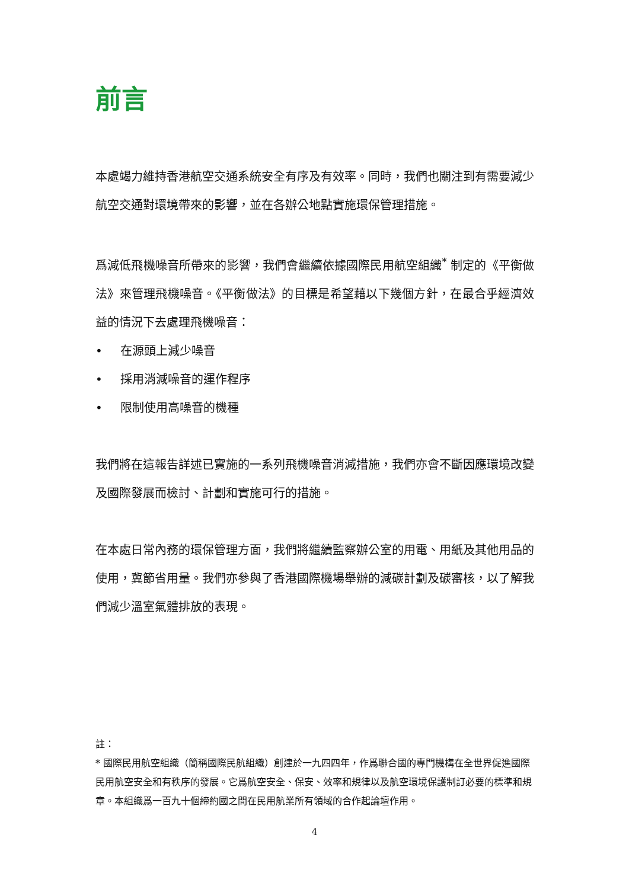前言
本處竭力維持香港航空交通系統安全有序及有效率。同時，我們也關注到有需要減少航空交通對環境帶來的影響，並在各辦公地點實施環保管理措施。
爲減低飛機噪音所帶來的影響，我們會繼續依據國際民用航空組織<sup>*</sup> 制定的《平衡做法》來管理飛機噪音。《平衡做法》的目標是希望藉以下幾個方針，在最合乎經濟效益的情況下去處理飛機噪音：
• 在源頭上減少噪音
• 採用消減噪音的運作程序
• 限制使用高噪音的機種
我們將在這報告詳述已實施的一系列飛機噪音消減措施，我們亦會不斷因應環境改變及國際發展而檢討、計劃和實施可行的措施。
在本處日常內務的環保管理方面，我們將繼續監察辦公室的用電、用紙及其他用品的使用，冀節省用量。我們亦參與了香港國際機場舉辦的減碳計劃及碳審核，以了解我們減少溫室氣體排放的表現。
註：
* 國際民用航空組織（簡稱國際民航組織）創建於一九四四年，作爲聯合國的專門機構在全世界促進國際民用航空安全和有秩序的發展。它爲航空安全、保安、效率和規律以及航空環境保護制訂必要的標準和規章。本組織爲一百九十個締約國之間在民用航業所有領域的合作起論壇作用。
4